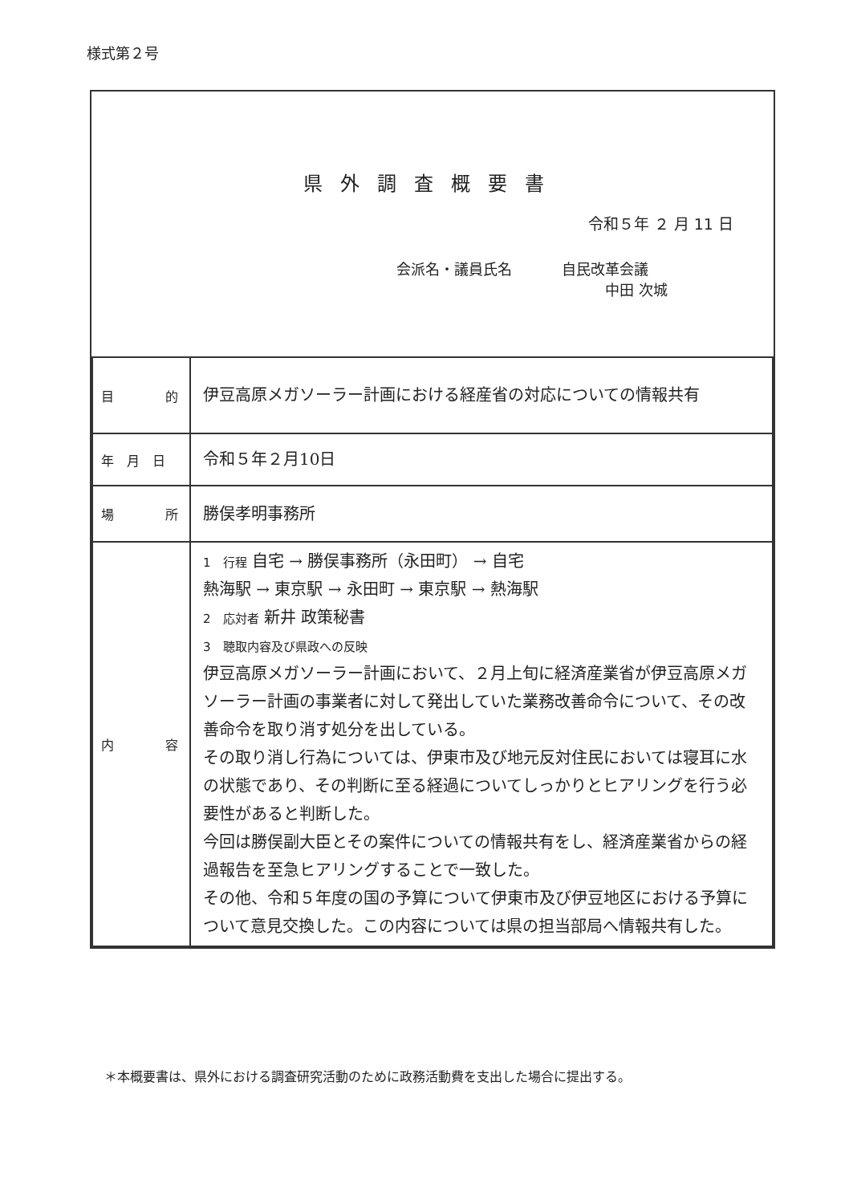様式第２号
県外調査概要書
令和５年 ２ 月 11 日
会派名・議員氏名 自民改革会議
中田 次城
| 目 的 | 伊豆高原メガソーラー計画における経産省の対応についての情報共有 |
| 年 月 日 | 令和５年２月10日 |
| 場 所 | 勝俣孝明事務所 |
| 内 容 | 1 行程 自宅 → 勝俣事務所（永田町） → 自宅 熱海駅 → 東京駅 → 永田町 → 東京駅 → 熱海駅 2 応対者 新井 政策秘書 3 聴取内容及び県政への反映 伊豆高原メガソーラー計画において、２月上旬に経済産業省が伊豆高原メガソーラー計画の事業者に対して発出していた業務改善命令について、その改善命令を取り消す処分を出している。 その取り消し行為については、伊東市及び地元反対住民においては寝耳に水の状態であり、その判断に至る経過についてしっかりとヒアリングを行う必要性があると判断した。 今回は勝俣副大臣とその案件についての情報共有をし、経済産業省からの経過報告を至急ヒアリングすることで一致した。 その他、令和５年度の国の予算について伊東市及び伊豆地区における予算について意見交換した。この内容については県の担当部局へ情報共有した。 |
＊本概要書は、県外における調査研究活動のために政務活動費を支出した場合に提出する。